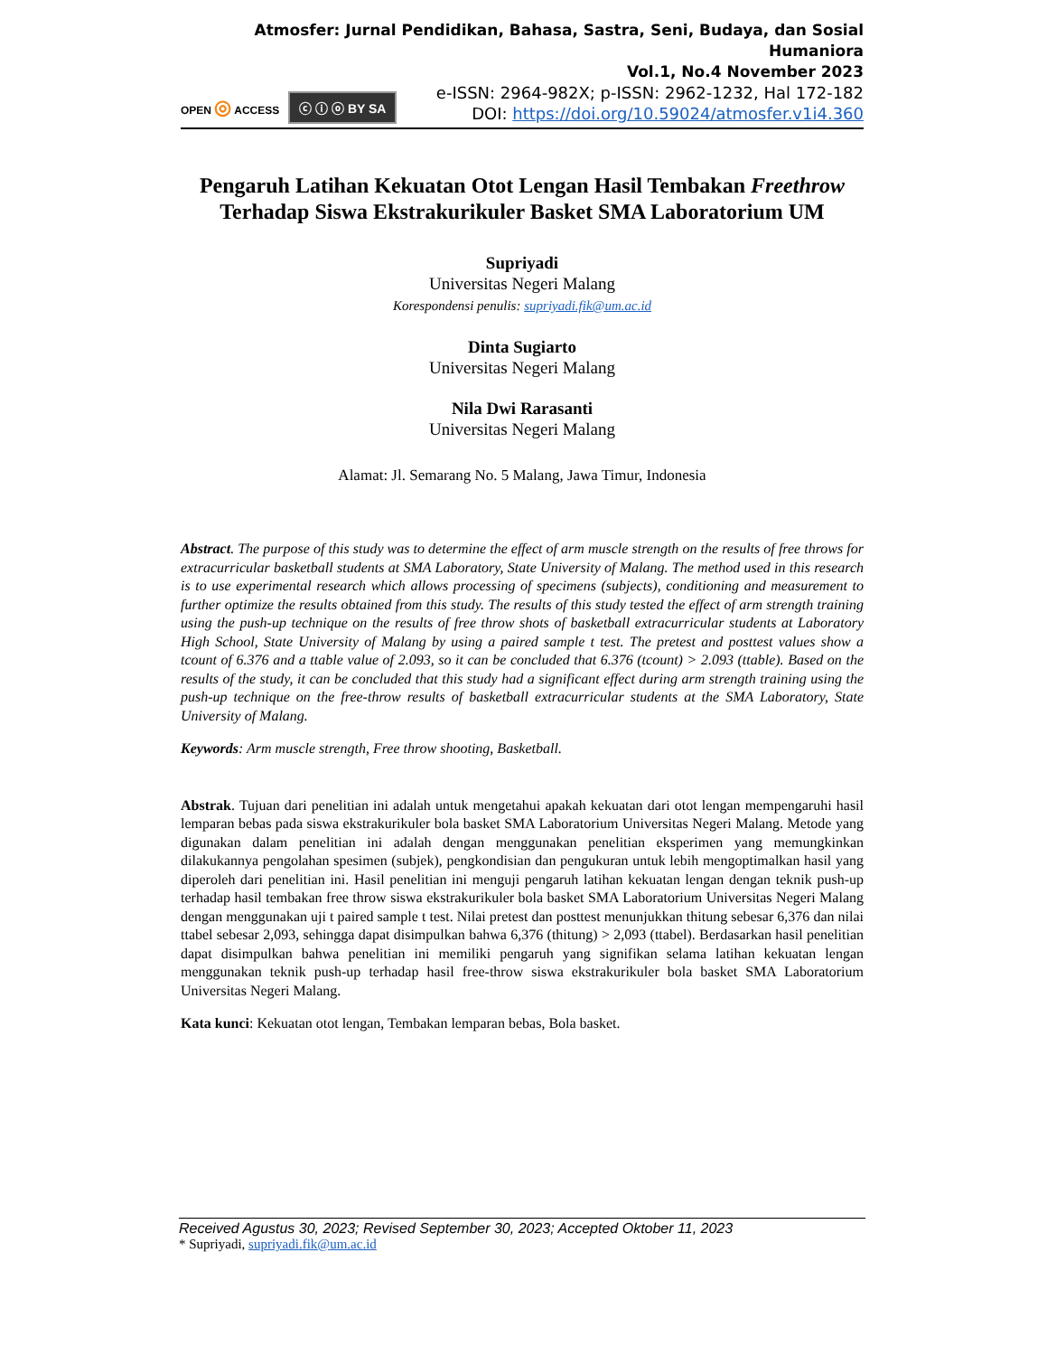Atmosfer: Jurnal Pendidikan, Bahasa, Sastra, Seni, Budaya, dan Sosial Humaniora
Vol.1, No.4 November 2023
OPEN ◎ ACCESS ⓒ ⓘ ⓞ BY SA
e-ISSN: 2964-982X; p-ISSN: 2962-1232, Hal 172-182
DOI: https://doi.org/10.59024/atmosfer.v1i4.360
Pengaruh Latihan Kekuatan Otot Lengan Hasil Tembakan Freethrow Terhadap Siswa Ekstrakurikuler Basket SMA Laboratorium UM
Supriyadi
Universitas Negeri Malang
Korespondensi penulis: supriyadi.fik@um.ac.id
Dinta Sugiarto
Universitas Negeri Malang
Nila Dwi Rarasanti
Universitas Negeri Malang
Alamat: Jl. Semarang No. 5 Malang, Jawa Timur, Indonesia
Abstract. The purpose of this study was to determine the effect of arm muscle strength on the results of free throws for extracurricular basketball students at SMA Laboratory, State University of Malang. The method used in this research is to use experimental research which allows processing of specimens (subjects), conditioning and measurement to further optimize the results obtained from this study. The results of this study tested the effect of arm strength training using the push-up technique on the results of free throw shots of basketball extracurricular students at Laboratory High School, State University of Malang by using a paired sample t test. The pretest and posttest values show a tcount of 6.376 and a ttable value of 2.093, so it can be concluded that 6.376 (tcount) > 2.093 (ttable). Based on the results of the study, it can be concluded that this study had a significant effect during arm strength training using the push-up technique on the free-throw results of basketball extracurricular students at the SMA Laboratory, State University of Malang.
Keywords: Arm muscle strength, Free throw shooting, Basketball.
Abstrak. Tujuan dari penelitian ini adalah untuk mengetahui apakah kekuatan dari otot lengan mempengaruhi hasil lemparan bebas pada siswa ekstrakurikuler bola basket SMA Laboratorium Universitas Negeri Malang. Metode yang digunakan dalam penelitian ini adalah dengan menggunakan penelitian eksperimen yang memungkinkan dilakukannya pengolahan spesimen (subjek), pengkondisian dan pengukuran untuk lebih mengoptimalkan hasil yang diperoleh dari penelitian ini. Hasil penelitian ini menguji pengaruh latihan kekuatan lengan dengan teknik push-up terhadap hasil tembakan free throw siswa ekstrakurikuler bola basket SMA Laboratorium Universitas Negeri Malang dengan menggunakan uji t paired sample t test. Nilai pretest dan posttest menunjukkan thitung sebesar 6,376 dan nilai ttabel sebesar 2,093, sehingga dapat disimpulkan bahwa 6,376 (thitung) > 2,093 (ttabel). Berdasarkan hasil penelitian dapat disimpulkan bahwa penelitian ini memiliki pengaruh yang signifikan selama latihan kekuatan lengan menggunakan teknik push-up terhadap hasil free-throw siswa ekstrakurikuler bola basket SMA Laboratorium Universitas Negeri Malang.
Kata kunci: Kekuatan otot lengan, Tembakan lemparan bebas, Bola basket.
Received Agustus 30, 2023; Revised September 30, 2023; Accepted Oktober 11, 2023
* Supriyadi, supriyadi.fik@um.ac.id